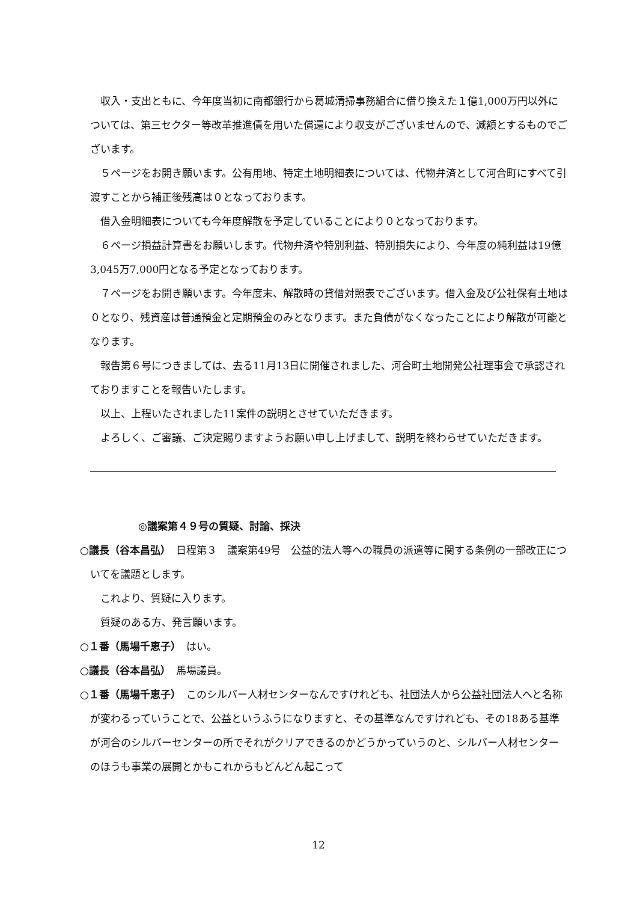収入・支出ともに、今年度当初に南都銀行から葛城清掃事務組合に借り換えた１億1,000万円以外については、第三セクター等改革推進債を用いた償還により収支がございませんので、減額とするものでございます。
５ページをお開き願います。公有用地、特定土地明細表については、代物弁済として河合町にすべて引渡すことから補正後残高は０となっております。
借入金明細表についても今年度解散を予定していることにより０となっております。
６ページ損益計算書をお願いします。代物弁済や特別利益、特別損失により、今年度の純利益は19億3,045万7,000円となる予定となっております。
７ページをお開き願います。今年度末、解散時の貸借対照表でございます。借入金及び公社保有土地は０となり、残資産は普通預金と定期預金のみとなります。また負債がなくなったことにより解散が可能となります。
報告第６号につきましては、去る11月13日に開催されました、河合町土地開発公社理事会で承認されておりますことを報告いたします。
以上、上程いたされました11案件の説明とさせていただきます。
よろしく、ご審議、ご決定賜りますようお願い申し上げまして、説明を終わらせていただきます。
◎議案第４９号の質疑、討論、採決
○議長（谷本昌弘）　日程第３　議案第49号　公益的法人等への職員の派遣等に関する条例の一部改正についてを議題とします。
これより、質疑に入ります。
質疑のある方、発言願います。
○１番（馬場千恵子）　はい。
○議長（谷本昌弘）　馬場議員。
○１番（馬場千恵子）　このシルバー人材センターなんですけれども、社団法人から公益社団法人へと名称が変わるっていうことで、公益というふうになりますと、その基準なんですけれども、その18ある基準が河合のシルバーセンターの所でそれがクリアできるのかどうかっていうのと、シルバー人材センターのほうも事業の展開とかもこれからもどんどん起こって
12